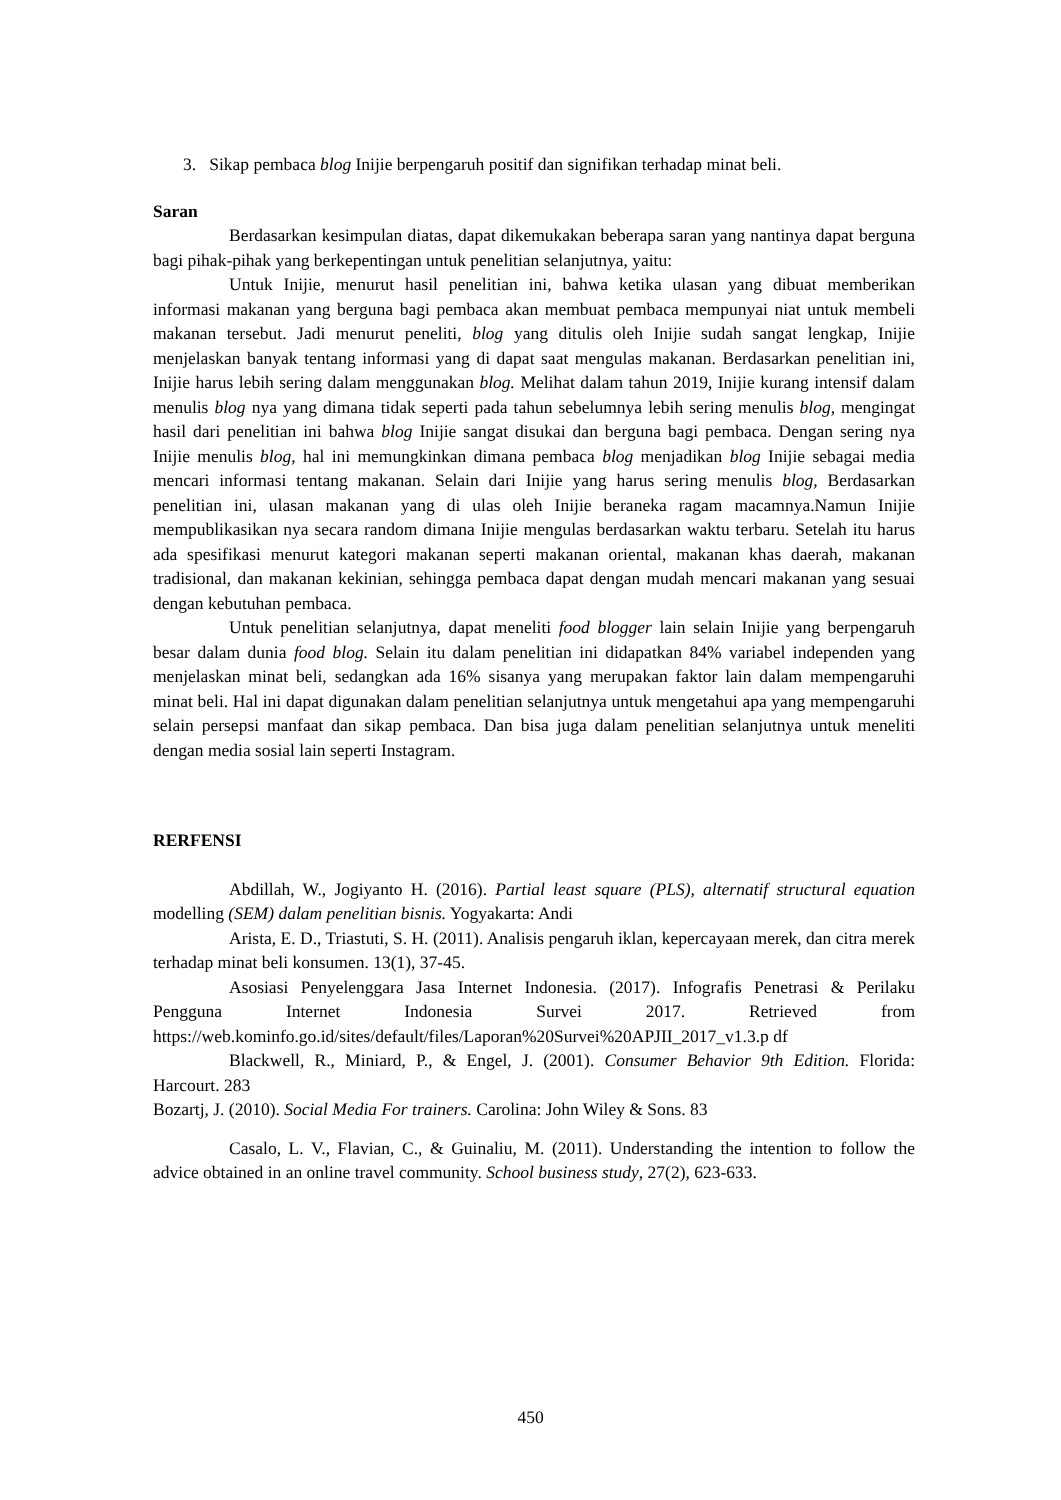3. Sikap pembaca blog Inijie berpengaruh positif dan signifikan terhadap minat beli.
Saran
Berdasarkan kesimpulan diatas, dapat dikemukakan beberapa saran yang nantinya dapat berguna bagi pihak-pihak yang berkepentingan untuk penelitian selanjutnya, yaitu:
Untuk Inijie, menurut hasil penelitian ini, bahwa ketika ulasan yang dibuat memberikan informasi makanan yang berguna bagi pembaca akan membuat pembaca mempunyai niat untuk membeli makanan tersebut. Jadi menurut peneliti, blog yang ditulis oleh Inijie sudah sangat lengkap, Inijie menjelaskan banyak tentang informasi yang di dapat saat mengulas makanan. Berdasarkan penelitian ini, Inijie harus lebih sering dalam menggunakan blog. Melihat dalam tahun 2019, Inijie kurang intensif dalam menulis blog nya yang dimana tidak seperti pada tahun sebelumnya lebih sering menulis blog, mengingat hasil dari penelitian ini bahwa blog Inijie sangat disukai dan berguna bagi pembaca. Dengan sering nya Inijie menulis blog, hal ini memungkinkan dimana pembaca blog menjadikan blog Inijie sebagai media mencari informasi tentang makanan. Selain dari Inijie yang harus sering menulis blog, Berdasarkan penelitian ini, ulasan makanan yang di ulas oleh Inijie beraneka ragam macamnya.Namun Inijie mempublikasikan nya secara random dimana Inijie mengulas berdasarkan waktu terbaru. Setelah itu harus ada spesifikasi menurut kategori makanan seperti makanan oriental, makanan khas daerah, makanan tradisional, dan makanan kekinian, sehingga pembaca dapat dengan mudah mencari makanan yang sesuai dengan kebutuhan pembaca.
Untuk penelitian selanjutnya, dapat meneliti food blogger lain selain Inijie yang berpengaruh besar dalam dunia food blog. Selain itu dalam penelitian ini didapatkan 84% variabel independen yang menjelaskan minat beli, sedangkan ada 16% sisanya yang merupakan faktor lain dalam mempengaruhi minat beli. Hal ini dapat digunakan dalam penelitian selanjutnya untuk mengetahui apa yang mempengaruhi selain persepsi manfaat dan sikap pembaca. Dan bisa juga dalam penelitian selanjutnya untuk meneliti dengan media sosial lain seperti Instagram.
RERFENSI
Abdillah, W., Jogiyanto H. (2016). Partial least square (PLS), alternatif structural equation modelling (SEM) dalam penelitian bisnis. Yogyakarta: Andi
Arista, E. D., Triastuti, S. H. (2011). Analisis pengaruh iklan, kepercayaan merek, dan citra merek terhadap minat beli konsumen. 13(1), 37-45.
Asosiasi Penyelenggara Jasa Internet Indonesia. (2017). Infografis Penetrasi & Perilaku Pengguna Internet Indonesia Survei 2017. Retrieved from https://web.kominfo.go.id/sites/default/files/Laporan%20Survei%20APJII_2017_v1.3.p df
Blackwell, R., Miniard, P., & Engel, J. (2001). Consumer Behavior 9th Edition. Florida: Harcourt. 283
Bozartj, J. (2010). Social Media For trainers. Carolina: John Wiley & Sons. 83
Casalo, L. V., Flavian, C., & Guinaliu, M. (2011). Understanding the intention to follow the advice obtained in an online travel community. School business study, 27(2), 623-633.
450